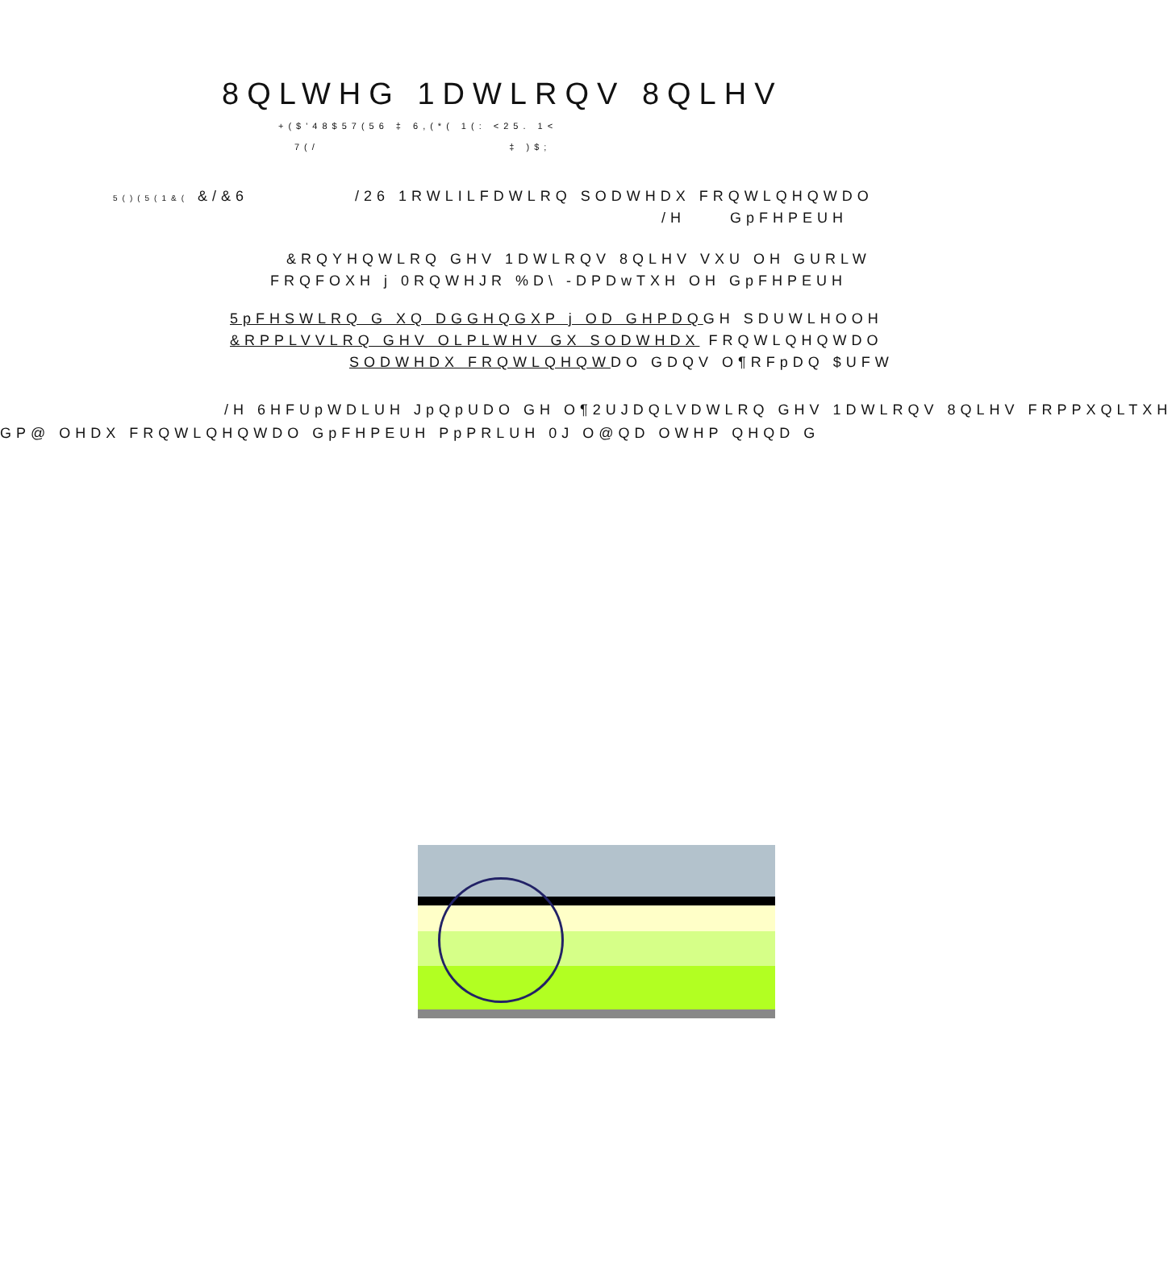8QLWHG 1DWLRQV 8QLHV
+($'48$57(56 ‡ 6,(*( 1(: <25. 1<
7(/ ‡ )$;
5()(5(1&( &/&6 /26 1RWLILFDWLRQ SODWHDX FRQWLQHQWDO
/H GpFHPEUH
&RQYHQWLRQ GHV 1DWLRQV 8QLHV VXU OH GURLW
FRQFOXH j 0RQWHJR %D\ -DPDwTXH OH GpFHPEUH
5pFHSWLRQ G XQ DGGHQGXP j OD GHPDQGH SDUWLHOOH
&RPPLVVLRQ GHV OLPLWHV GX SODWHDX FRQWLQHQWDO
SODWHDX FRQWLQHQWDO GDQV O¶RFpDQ $UFW
/H 6HFUpWDLUH JpQpUDO GH O¶2UJDQLVDWLRQ GHV 1DWLRQV 8QLHV FRPPXQLTXH
GP@ OHDX FRQWLQHQWDO GpFHPEUH PpPRLUH 0J O@QD OWHP QHQD G